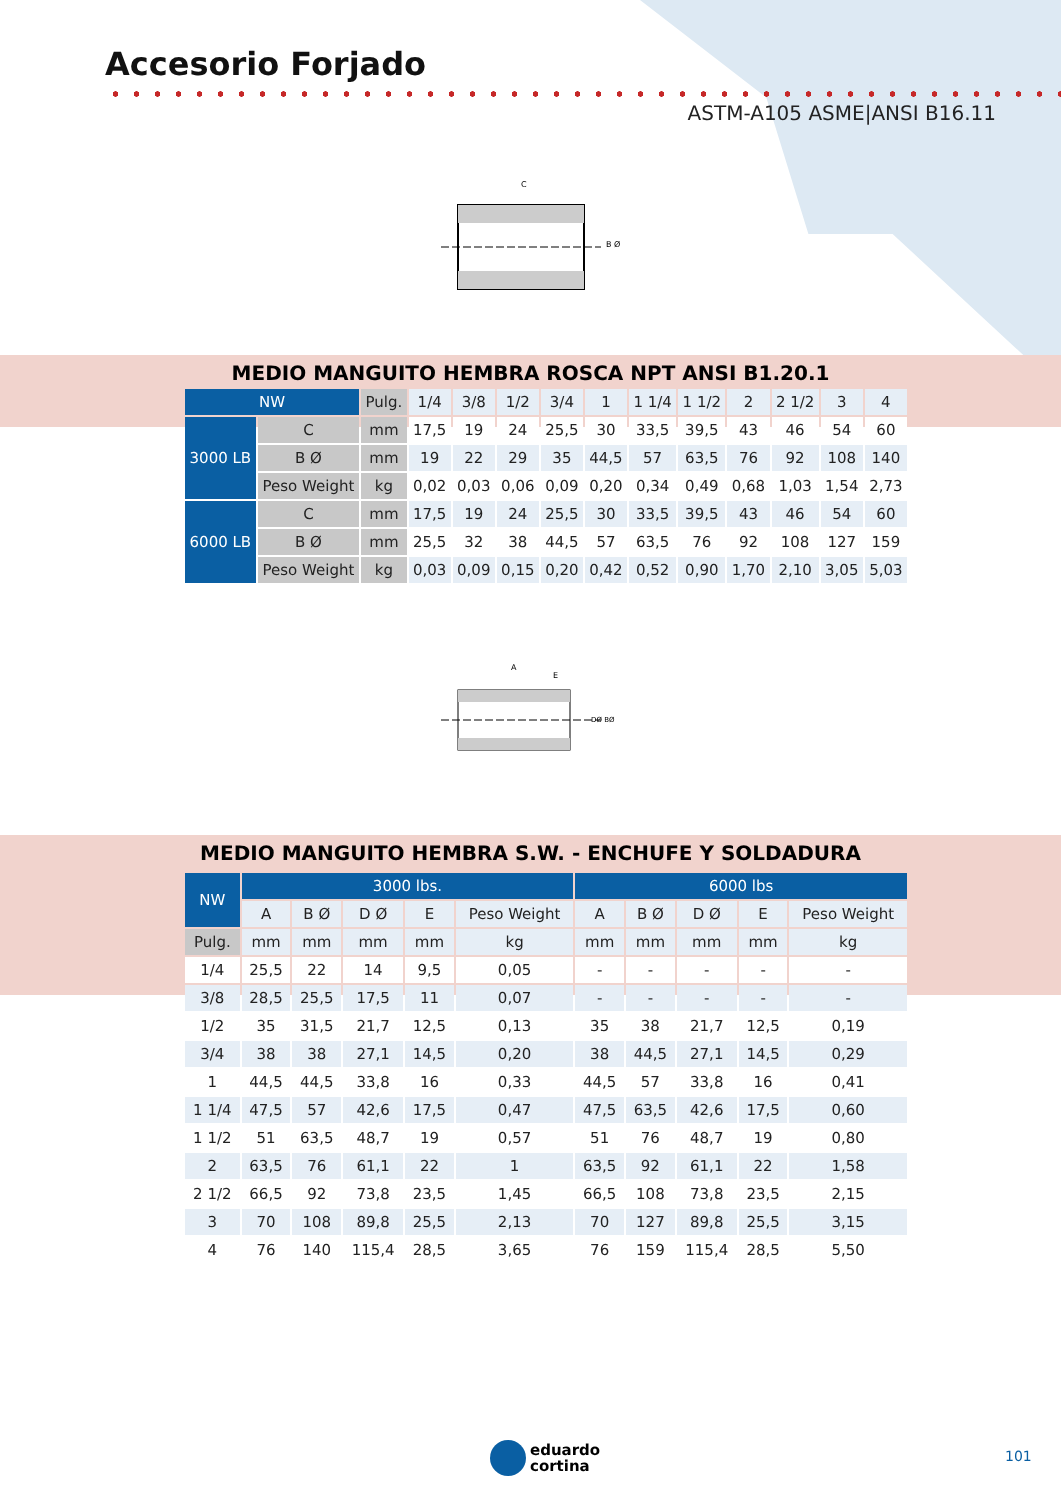Accesorio Forjado
ASTM-A105 ASME|ANSI B16.11
C
B Ø
MEDIO MANGUITO HEMBRA ROSCA NPT ANSI B1.20.1
| NW | | Pulg. | 1/4 | 3/8 | 1/2 | 3/4 | 1 | 1 1/4 | 1 1/2 | 2 | 2 1/2 | 3 | 4 |
| 3000 LB | C | mm | 17,5 | 19 | 24 | 25,5 | 30 | 33,5 | 39,5 | 43 | 46 | 54 | 60 |
| | B Ø | mm | 19 | 22 | 29 | 35 | 44,5 | 57 | 63,5 | 76 | 92 | 108 | 140 |
| | Peso Weight | kg | 0,02 | 0,03 | 0,06 | 0,09 | 0,20 | 0,34 | 0,49 | 0,68 | 1,03 | 1,54 | 2,73 |
| 6000 LB | C | mm | 17,5 | 19 | 24 | 25,5 | 30 | 33,5 | 39,5 | 43 | 46 | 54 | 60 |
| | B Ø | mm | 25,5 | 32 | 38 | 44,5 | 57 | 63,5 | 76 | 92 | 108 | 127 | 159 |
| | Peso Weight | kg | 0,03 | 0,09 | 0,15 | 0,20 | 0,42 | 0,52 | 0,90 | 1,70 | 2,10 | 3,05 | 5,03 |
A
E
DØ BØ
MEDIO MANGUITO HEMBRA S.W. - ENCHUFE Y SOLDADURA
| NW | 3000 lbs. | | | | | 6000 lbs | | | | |
| --- | --- | --- | --- | --- | --- | --- | --- | --- | --- | --- |
| | A | B Ø | D Ø | E | Peso Weight | A | B Ø | D Ø | E | Peso Weight |
| Pulg. | mm | mm | mm | mm | kg | mm | mm | mm | mm | kg |
| 1/4 | 25,5 | 22 | 14 | 9,5 | 0,05 | - | - | - | - | - |
| 3/8 | 28,5 | 25,5 | 17,5 | 11 | 0,07 | - | - | - | - | - |
| 1/2 | 35 | 31,5 | 21,7 | 12,5 | 0,13 | 35 | 38 | 21,7 | 12,5 | 0,19 |
| 3/4 | 38 | 38 | 27,1 | 14,5 | 0,20 | 38 | 44,5 | 27,1 | 14,5 | 0,29 |
| 1 | 44,5 | 44,5 | 33,8 | 16 | 0,33 | 44,5 | 57 | 33,8 | 16 | 0,41 |
| 1 1/4 | 47,5 | 57 | 42,6 | 17,5 | 0,47 | 47,5 | 63,5 | 42,6 | 17,5 | 0,60 |
| 1 1/2 | 51 | 63,5 | 48,7 | 19 | 0,57 | 51 | 76 | 48,7 | 19 | 0,80 |
| 2 | 63,5 | 76 | 61,1 | 22 | 1 | 63,5 | 92 | 61,1 | 22 | 1,58 |
| 2 1/2 | 66,5 | 92 | 73,8 | 23,5 | 1,45 | 66,5 | 108 | 73,8 | 23,5 | 2,15 |
| 3 | 70 | 108 | 89,8 | 25,5 | 2,13 | 70 | 127 | 89,8 | 25,5 | 3,15 |
| 4 | 76 | 140 | 115,4 | 28,5 | 3,65 | 76 | 159 | 115,4 | 28,5 | 5,50 |
eduardo
cortina
101